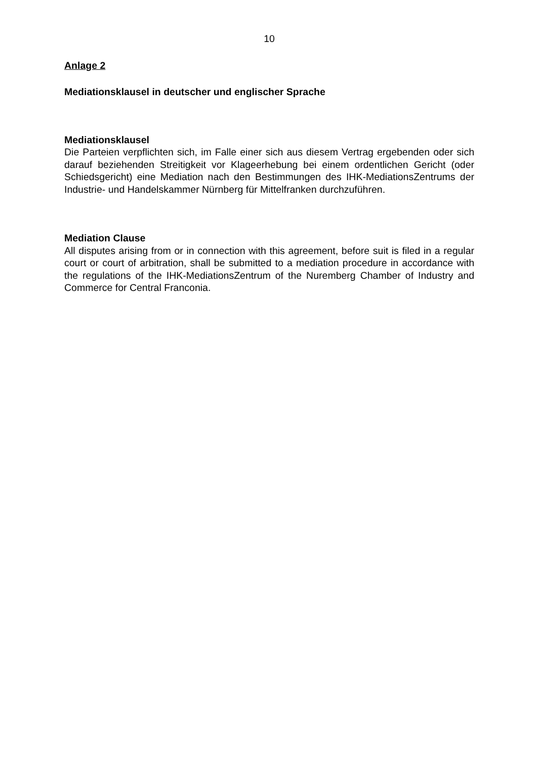10
Anlage 2
Mediationsklausel in deutscher und englischer Sprache
Mediationsklausel
Die Parteien verpflichten sich, im Falle einer sich aus diesem Vertrag ergebenden oder sich darauf beziehenden Streitigkeit vor Klageerhebung bei einem ordentlichen Gericht (oder Schiedsgericht) eine Mediation nach den Bestimmungen des IHK-MediationsZentrums der Industrie- und Handelskammer Nürnberg für Mittelfranken durchzuführen.
Mediation Clause
All disputes arising from or in connection with this agreement, before suit is filed in a regular court or court of arbitration, shall be submitted to a mediation procedure in accordance with the regulations of the IHK-MediationsZentrum of the Nuremberg Chamber of Industry and Commerce for Central Franconia.